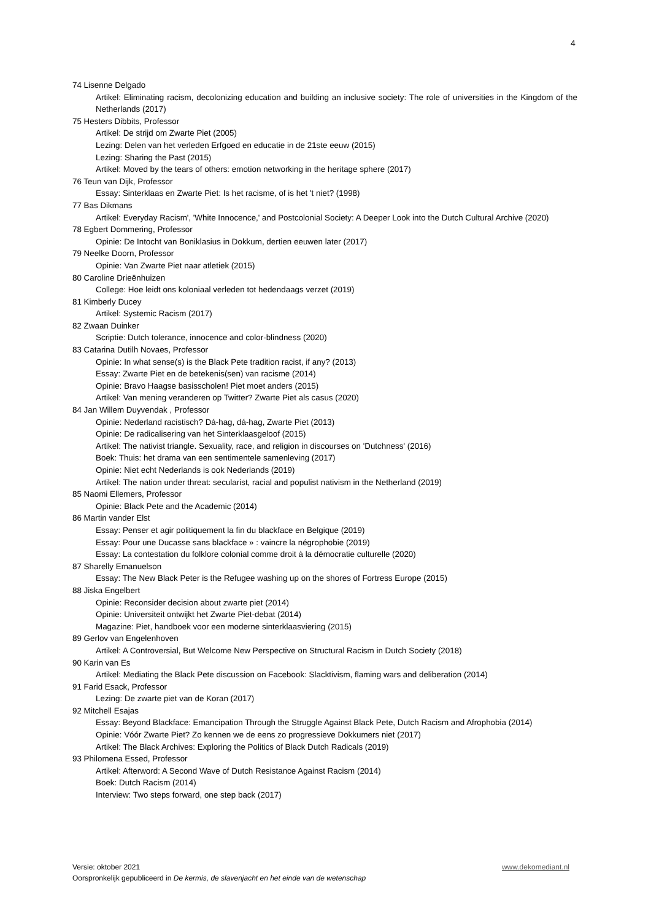4
74 Lisenne Delgado
Artikel: Eliminating racism, decolonizing education and building an inclusive society: The role of universities in the Kingdom of the Netherlands (2017)
75 Hesters Dibbits, Professor
Artikel: De strijd om Zwarte Piet (2005)
Lezing: Delen van het verleden Erfgoed en educatie in de 21ste eeuw (2015)
Lezing: Sharing the Past (2015)
Artikel: Moved by the tears of others: emotion networking in the heritage sphere (2017)
76 Teun van Dijk, Professor
Essay: Sinterklaas en Zwarte Piet: Is het racisme, of is het 't niet? (1998)
77 Bas Dikmans
Artikel: Everyday Racism', 'White Innocence,' and Postcolonial Society: A Deeper Look into the Dutch Cultural Archive (2020)
78 Egbert Dommering, Professor
Opinie: De Intocht van Boniklasius in Dokkum, dertien eeuwen later (2017)
79 Neelke Doorn, Professor
Opinie: Van Zwarte Piet naar atletiek (2015)
80 Caroline Drieënhuizen
College: Hoe leidt ons koloniaal verleden tot hedendaags verzet (2019)
81 Kimberly Ducey
Artikel: Systemic Racism (2017)
82 Zwaan Duinker
Scriptie: Dutch tolerance, innocence and color-blindness (2020)
83 Catarina Dutilh Novaes, Professor
Opinie: In what sense(s) is the Black Pete tradition racist, if any? (2013)
Essay: Zwarte Piet en de betekenis(sen) van racisme (2014)
Opinie: Bravo Haagse basisscholen! Piet moet anders (2015)
Artikel: Van mening veranderen op Twitter? Zwarte Piet als casus (2020)
84 Jan Willem Duyvendak , Professor
Opinie: Nederland racistisch? Dá-hag, dá-hag, Zwarte Piet (2013)
Opinie: De radicalisering van het Sinterklaasgeloof (2015)
Artikel: The nativist triangle. Sexuality, race, and religion in discourses on 'Dutchness' (2016)
Boek: Thuis: het drama van een sentimentele samenleving (2017)
Opinie: Niet echt Nederlands is ook Nederlands (2019)
Artikel: The nation under threat: secularist, racial and populist nativism in the Netherland (2019)
85 Naomi Ellemers, Professor
Opinie: Black Pete and the Academic (2014)
86 Martin vander Elst
Essay: Penser et agir politiquement la fin du blackface en Belgique (2019)
Essay: Pour une Ducasse sans blackface » : vaincre la négrophobie (2019)
Essay: La contestation du folklore colonial comme droit à la démocratie culturelle (2020)
87 Sharelly Emanuelson
Essay: The New Black Peter is the Refugee washing up on the shores of Fortress Europe (2015)
88 Jiska Engelbert
Opinie: Reconsider decision about zwarte piet (2014)
Opinie: Universiteit ontwijkt het Zwarte Piet-debat (2014)
Magazine: Piet, handboek voor een moderne sinterklaasviering (2015)
89 Gerlov van Engelenhoven
Artikel: A Controversial, But Welcome New Perspective on Structural Racism in Dutch Society (2018)
90 Karin van Es
Artikel: Mediating the Black Pete discussion on Facebook: Slacktivism, flaming wars and deliberation (2014)
91 Farid Esack, Professor
Lezing: De zwarte piet van de Koran (2017)
92 Mitchell Esajas
Essay: Beyond Blackface: Emancipation Through the Struggle Against Black Pete, Dutch Racism and Afrophobia (2014)
Opinie: Vóór Zwarte Piet? Zo kennen we de eens zo progressieve Dokkumers niet (2017)
Artikel: The Black Archives: Exploring the Politics of Black Dutch Radicals (2019)
93 Philomena Essed, Professor
Artikel: Afterword: A Second Wave of Dutch Resistance Against Racism (2014)
Boek: Dutch Racism (2014)
Interview: Two steps forward, one step back (2017)
Versie: oktober 2021 www.dekomediant.nl
Oorspronkelijk gepubliceerd in De kermis, de slavenjacht en het einde van de wetenschap